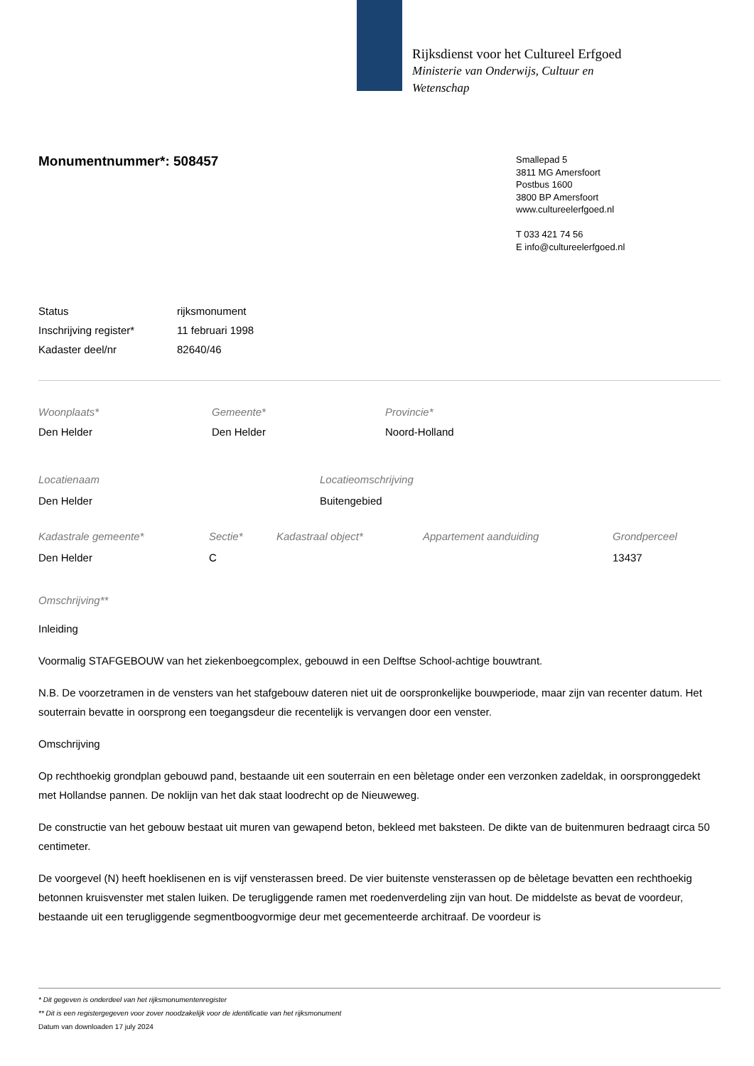Rijksdienst voor het Cultureel Erfgoed
Ministerie van Onderwijs, Cultuur en
Wetenschap
Monumentnummer*: 508457
Smallepad 5
3811 MG Amersfoort
Postbus 1600
3800 BP Amersfoort
www.cultureelerfgoed.nl
T 033 421 74 56
E info@cultureelerfgoed.nl
| Status | rijksmonument |
| Inschrijving register* | 11 februari 1998 |
| Kadaster deel/nr | 82640/46 |
| Woonplaats* | Gemeente* | Provincie* |
| Den Helder | Den Helder | Noord-Holland |
| Locatienaam | Locatieomschrijving |
| Den Helder | Buitengebied |
| Kadastrale gemeente* | Sectie* | Kadastraal object* | Appartement aanduiding | Grondperceel |
| Den Helder | C | | | 13437 |
Omschrijving**
Inleiding
Voormalig STAFGEBOUW van het ziekenboegcomplex, gebouwd in een Delftse School-achtige bouwtrant.
N.B. De voorzetramen in de vensters van het stafgebouw dateren niet uit de oorspronkelijke bouwperiode, maar zijn van recenter datum. Het souterrain bevatte in oorsprong een toegangsdeur die recentelijk is vervangen door een venster.
Omschrijving
Op rechthoekig grondplan gebouwd pand, bestaande uit een souterrain en een bèletage onder een verzonken zadeldak, in oorspronggedekt met Hollandse pannen. De noklijn van het dak staat loodrecht op de Nieuweweg.
De constructie van het gebouw bestaat uit muren van gewapend beton, bekleed met baksteen. De dikte van de buitenmuren bedraagt circa 50 centimeter.
De voorgevel (N) heeft hoeklisenen en is vijf vensterassen breed. De vier buitenste vensterassen op de bèletage bevatten een rechthoekig betonnen kruisvenster met stalen luiken. De terugliggende ramen met roedenverdeling zijn van hout. De middelste as bevat de voordeur, bestaande uit een terugliggende segmentboogvormige deur met gecementeerde architraaf. De voordeur is
* Dit gegeven is onderdeel van het rijksmonumentenregister
** Dit is een registergegeven voor zover noodzakelijk voor de identificatie van het rijksmonument
Datum van downloaden 17 july 2024